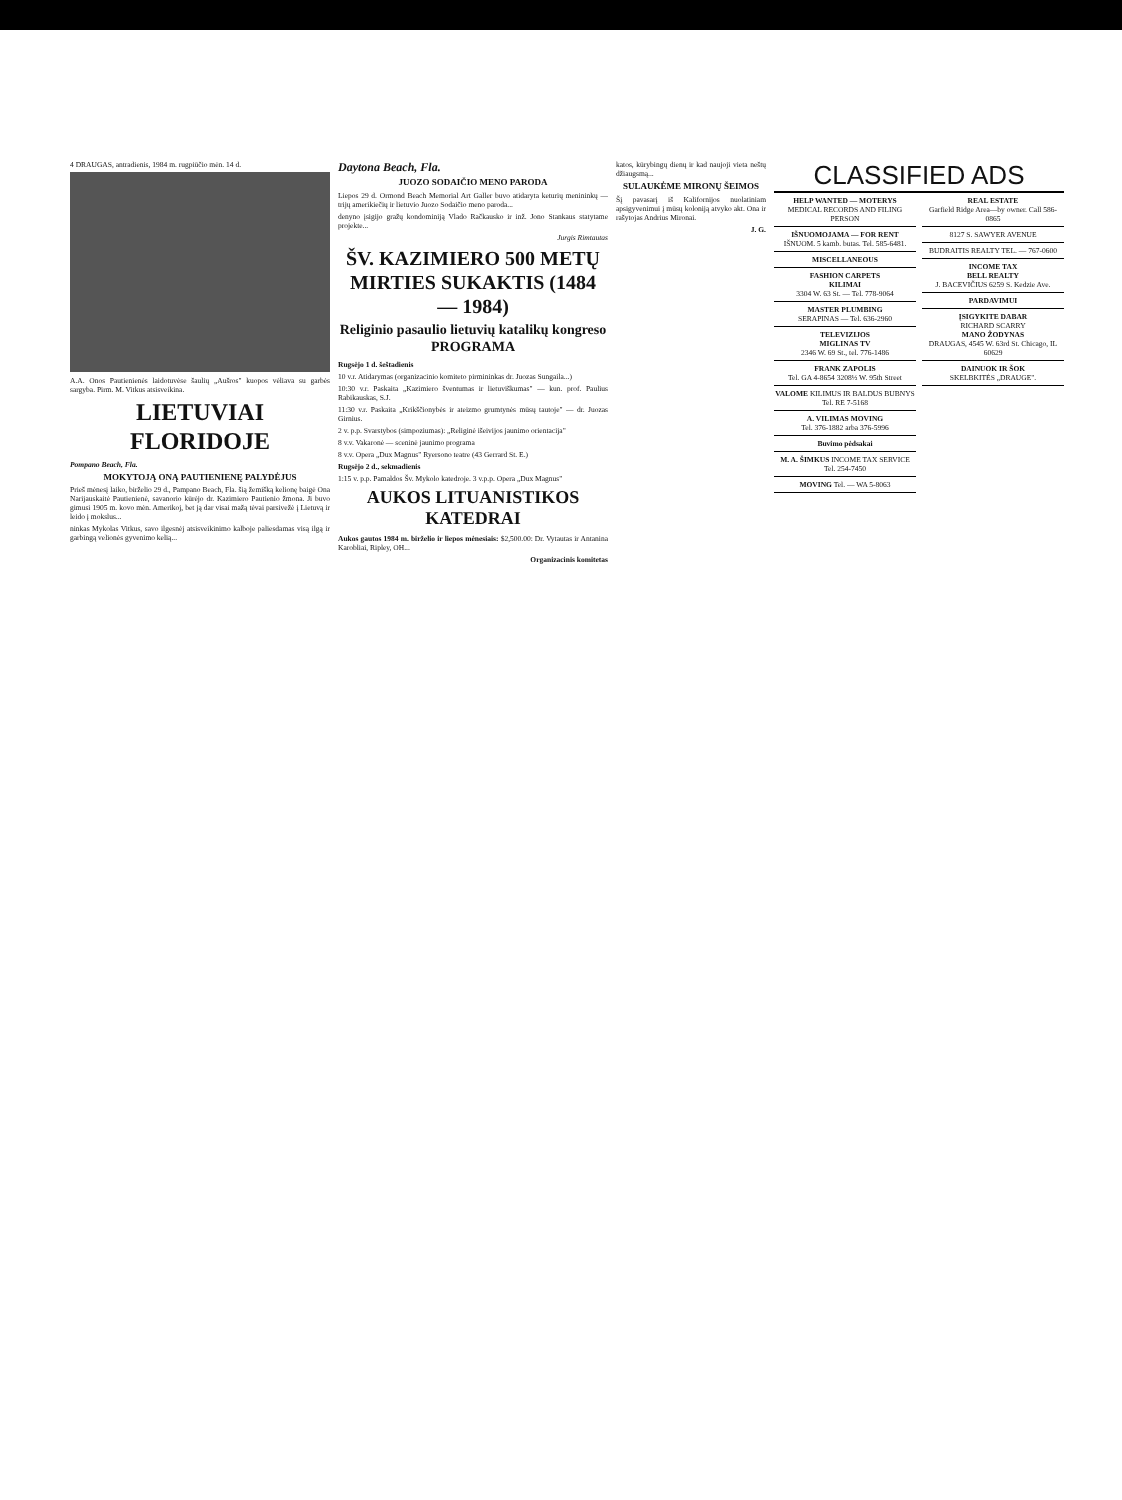4 DRAUGAS, antradienis, 1984 m. rugpiūčio mėn. 14 d.
A.A. Onos Pautienienės laidotuvėse šaulių „Aušros" kuopos vėliava su garbės sargyba. Pirm. M. Vitkus atsisveikina.
LIETUVIAI FLORIDOJE
Pompano Beach, Fla.
MOKYTOJĄ ONĄ PAUTIENIENĘ PALYDĖJUS
Prieš mėnesį laiko, birželio 29 d., Pampano Beach, Fla. šią žemišką kelionę baigė Ona Narijauskaitė Pautienienė, savanorio kūrėjo dr. Kazimiero Pautienio žmona. Ji buvo gimusi 1905 m. kovo mėn. Amerikoj, bet ją dar visai mažą tėvai parsivežė į Lietuvą ir leido į mokslus...
ninkas Mykolas Vitkus, savo ilgesnėj atsisveikinimo kalboje paliesdamas visą ilgą ir garbingą velionės gyvenimo kelią...
Daytona Beach, Fla.
JUOZO SODAIČIO MENO PARODA
Liepos 29 d. Ormond Beach Memorial Art Galler buvo atidaryta keturių menininkų — trijų amerikiečių ir lietuvio Juozo Sodaičio meno paroda...
denyno įsigijo gražų kondominiją Vlado Račkausko ir inž. Jono Stankaus statytame projekte...
Jurgis Rimtautas
ŠV. KAZIMIERO 500 METŲ MIRTIES SUKAKTIS (1484 — 1984)
Religinio pasaulio lietuvių katalikų kongreso PROGRAMA
Rugsėjo 1 d. šeštadienis
10 v.r. Atidarymas (organizacinio komiteto pirmininkas dr. Juozas Sungaila...)
10:30 v.r. Paskaita „Kazimiero šventumas ir lietuviškumas" — kun. prof. Paulius Rabikauskas, S.J.
11:30 v.r. Paskaita „Krikščionybės ir ateizmo grumtynės mūsų tautoje" — dr. Juozas Girnius.
2 v. p.p. Svarstybos (simpoziumas): „Religinė išeivijos jaunimo orientacija"
8 v.v. Vakaronė — sceninė jaunimo programa
8 v.v. Opera „Dux Magnus" Ryersono teatre (43 Gerrard St. E.)
Rugsėjo 2 d., sekmadienis
1:15 v. p.p. Pamaldos Šv. Mykolo katedroje. 3 v.p.p. Opera „Dux Magnus"
AUKOS LITUANISTIKOS KATEDRAI
Aukos gautos 1984 m. birželio ir liepos mėnesiais: $2,500.00: Dr. Vytautas ir Antanina Karobliai, Ripley, OH...
Organizacinis komitetas
katos, kūrybingų dienų ir kad naujoji vieta neštų džiaugsmą...
SULAUKĖME MIRONŲ ŠEIMOS
Šį pavasarį iš Kalifornijos nuolatiniam apsigyvenimui į mūsų koloniją atvyko akt. Ona ir rašytojas Andrius Mironai.
J. G.
CLASSIFIED ADS
HELP WANTED — MOTERYS
MEDICAL RECORDS AND FILING PERSON
IŠNUOMOJAMA — FOR RENT
IŠNUOM. 5 kamb. butas. Tel. 585-6481.
MISCELLANEOUS
FASHION CARPETS
KILIMAI
3304 W. 63 St. — Tel. 778-9064
MASTER PLUMBING
SERAPINAS — Tel. 636-2960
TELEVIZIJOS
MIGLINAS TV
2346 W. 69 St., tel. 776-1486
FRANK ZAPOLIS
Tel. GA 4-8654 3208½ W. 95th Street
VALOME KILIMUS IR BALDUS BUBNYS Tel. RE 7-5168
A. VILIMAS MOVING
Tel. 376-1882 arba 376-5996
Buvimo pėdsakai
M. A. ŠIMKUS INCOME TAX SERVICE
Tel. 254-7450
MOVING Tel. — WA 5-8063
REAL ESTATE
Garfield Ridge Area—by owner. Call 586-0865
8127 S. SAWYER AVENUE
BUDRAITIS REALTY TEL. — 767-0600
INCOME TAX
BELL REALTY
J. BACEVIČIUS 6259 S. Kedzie Ave.
PARDAVIMUI
ĮSIGYKITE DABAR
RICHARD SCARRY
MANO ŽODYNAS
DRAUGAS, 4545 W. 63rd St. Chicago, IL 60629
DAINUOK IR ŠOK
SKELBKITĖS „DRAUGE".